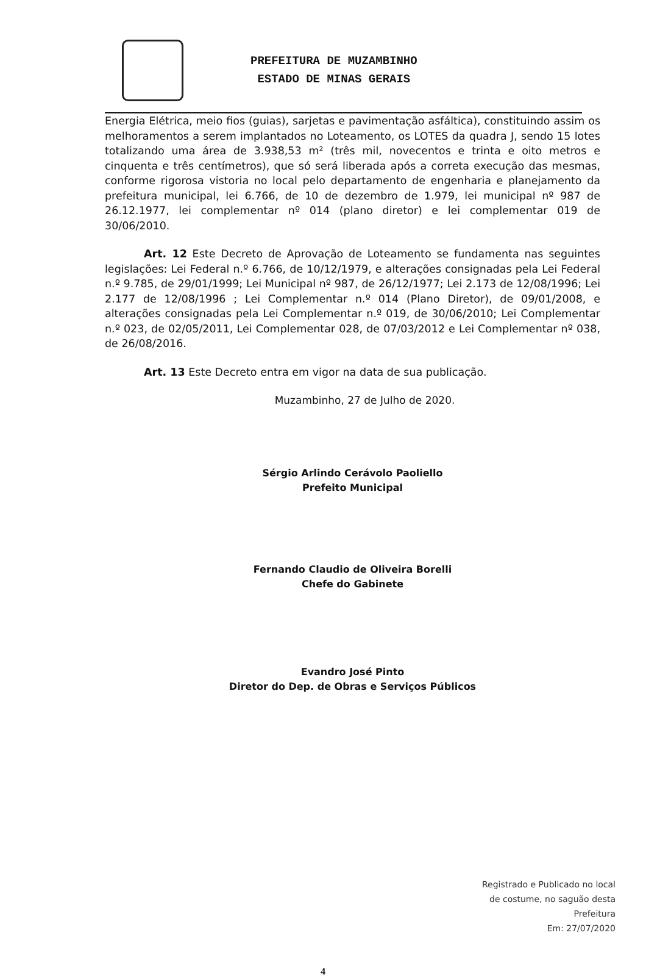PREFEITURA DE MUZAMBINHO
ESTADO DE MINAS GERAIS
Energia Elétrica, meio fios (guias), sarjetas e pavimentação asfáltica), constituindo assim os melhoramentos a serem implantados no Loteamento, os LOTES da quadra J, sendo 15 lotes totalizando uma área de 3.938,53 m² (três mil, novecentos e trinta e oito metros e cinquenta e três centímetros), que só será liberada após a correta execução das mesmas, conforme rigorosa vistoria no local pelo departamento de engenharia e planejamento da prefeitura municipal, lei 6.766, de 10 de dezembro de 1.979, lei municipal nº 987 de 26.12.1977, lei complementar nº 014 (plano diretor) e lei complementar 019 de 30/06/2010.
Art. 12 Este Decreto de Aprovação de Loteamento se fundamenta nas seguintes legislações: Lei Federal n.º 6.766, de 10/12/1979, e alterações consignadas pela Lei Federal n.º 9.785, de 29/01/1999; Lei Municipal nº 987, de 26/12/1977; Lei 2.173 de 12/08/1996; Lei 2.177 de 12/08/1996 ; Lei Complementar n.º 014 (Plano Diretor), de 09/01/2008, e alterações consignadas pela Lei Complementar n.º 019, de 30/06/2010; Lei Complementar n.º 023, de 02/05/2011, Lei Complementar 028, de 07/03/2012 e Lei Complementar nº 038, de 26/08/2016.
Art. 13 Este Decreto entra em vigor na data de sua publicação.
Muzambinho, 27 de Julho de 2020.
Sérgio Arlindo Cerávolo Paoliello
Prefeito Municipal
Fernando Claudio de Oliveira Borelli
Chefe do Gabinete
Evandro José Pinto
Diretor do Dep. de Obras e Serviços Públicos
Registrado e Publicado no local
de costume, no saguão desta
Prefeitura
Em: 27/07/2020
4